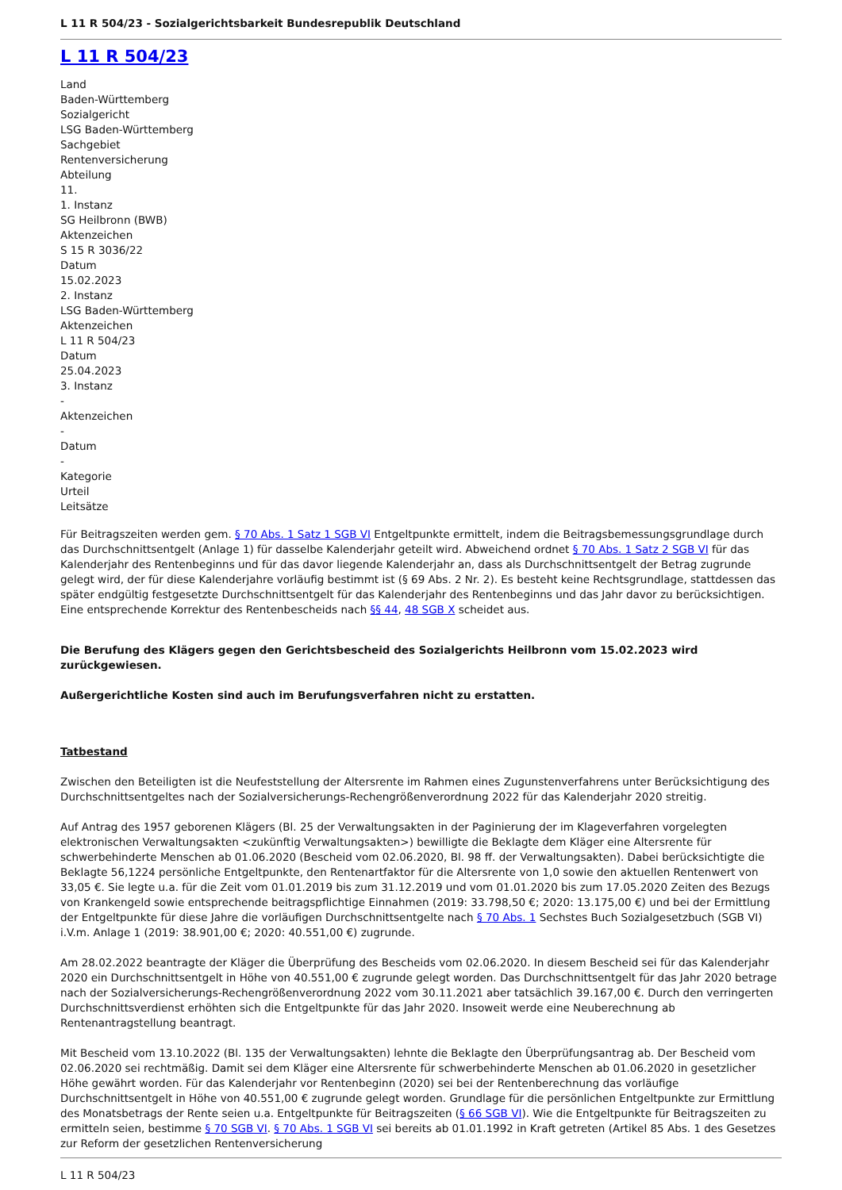L 11 R 504/23 - Sozialgerichtsbarkeit Bundesrepublik Deutschland
L 11 R 504/23
Land
Baden-Württemberg
Sozialgericht
LSG Baden-Württemberg
Sachgebiet
Rentenversicherung
Abteilung
11.
1. Instanz
SG Heilbronn (BWB)
Aktenzeichen
S 15 R 3036/22
Datum
15.02.2023
2. Instanz
LSG Baden-Württemberg
Aktenzeichen
L 11 R 504/23
Datum
25.04.2023
3. Instanz
-
Aktenzeichen
-
Datum
-
Kategorie
Urteil
Leitsätze
Für Beitragszeiten werden gem. § 70 Abs. 1 Satz 1 SGB VI Entgeltpunkte ermittelt, indem die Beitragsbemessungsgrundlage durch das Durchschnittsentgelt (Anlage 1) für dasselbe Kalenderjahr geteilt wird. Abweichend ordnet § 70 Abs. 1 Satz 2 SGB VI für das Kalenderjahr des Rentenbeginns und für das davor liegende Kalenderjahr an, dass als Durchschnittsentgelt der Betrag zugrunde gelegt wird, der für diese Kalenderjahre vorläufig bestimmt ist (§ 69 Abs. 2 Nr. 2). Es besteht keine Rechtsgrundlage, stattdessen das später endgültig festgesetzte Durchschnittsentgelt für das Kalenderjahr des Rentenbeginns und das Jahr davor zu berücksichtigen. Eine entsprechende Korrektur des Rentenbescheids nach §§ 44, 48 SGB X scheidet aus.
Die Berufung des Klägers gegen den Gerichtsbescheid des Sozialgerichts Heilbronn vom 15.02.2023 wird zurückgewiesen.
Außergerichtliche Kosten sind auch im Berufungsverfahren nicht zu erstatten.
Tatbestand
Zwischen den Beteiligten ist die Neufeststellung der Altersrente im Rahmen eines Zugunstenverfahrens unter Berücksichtigung des Durchschnittsentgeltes nach der Sozialversicherungs-Rechengrößenverordnung 2022 für das Kalenderjahr 2020 streitig.
Auf Antrag des 1957 geborenen Klägers (Bl. 25 der Verwaltungsakten in der Paginierung der im Klageverfahren vorgelegten elektronischen Verwaltungsakten <zukünftig Verwaltungsakten>) bewilligte die Beklagte dem Kläger eine Altersrente für schwerbehinderte Menschen ab 01.06.2020 (Bescheid vom 02.06.2020, Bl. 98 ff. der Verwaltungsakten). Dabei berücksichtigte die Beklagte 56,1224 persönliche Entgeltpunkte, den Rentenartfaktor für die Altersrente von 1,0 sowie den aktuellen Rentenwert von 33,05 €. Sie legte u.a. für die Zeit vom 01.01.2019 bis zum 31.12.2019 und vom 01.01.2020 bis zum 17.05.2020 Zeiten des Bezugs von Krankengeld sowie entsprechende beitragspflichtige Einnahmen (2019: 33.798,50 €; 2020: 13.175,00 €) und bei der Ermittlung der Entgeltpunkte für diese Jahre die vorläufigen Durchschnittsentgelte nach § 70 Abs. 1 Sechstes Buch Sozialgesetzbuch (SGB VI) i.V.m. Anlage 1 (2019: 38.901,00 €; 2020: 40.551,00 €) zugrunde.
Am 28.02.2022 beantragte der Kläger die Überprüfung des Bescheids vom 02.06.2020. In diesem Bescheid sei für das Kalenderjahr 2020 ein Durchschnittsentgelt in Höhe von 40.551,00 € zugrunde gelegt worden. Das Durchschnittsentgelt für das Jahr 2020 betrage nach der Sozialversicherungs-Rechengrößenverordnung 2022 vom 30.11.2021 aber tatsächlich 39.167,00 €. Durch den verringerten Durchschnittsverdienst erhöhten sich die Entgeltpunkte für das Jahr 2020. Insoweit werde eine Neuberechnung ab Rentenantragstellung beantragt.
Mit Bescheid vom 13.10.2022 (Bl. 135 der Verwaltungsakten) lehnte die Beklagte den Überprüfungsantrag ab. Der Bescheid vom 02.06.2020 sei rechtmäßig. Damit sei dem Kläger eine Altersrente für schwerbehinderte Menschen ab 01.06.2020 in gesetzlicher Höhe gewährt worden. Für das Kalenderjahr vor Rentenbeginn (2020) sei bei der Rentenberechnung das vorläufige Durchschnittsentgelt in Höhe von 40.551,00 € zugrunde gelegt worden. Grundlage für die persönlichen Entgeltpunkte zur Ermittlung des Monatsbetrags der Rente seien u.a. Entgeltpunkte für Beitragszeiten (§ 66 SGB VI). Wie die Entgeltpunkte für Beitragszeiten zu ermitteln seien, bestimme § 70 SGB VI. § 70 Abs. 1 SGB VI sei bereits ab 01.01.1992 in Kraft getreten (Artikel 85 Abs. 1 des Gesetzes zur Reform der gesetzlichen Rentenversicherung
L 11 R 504/23